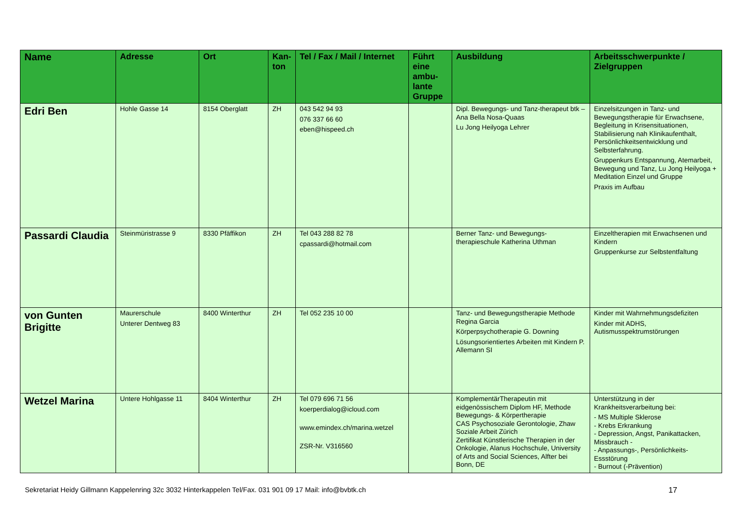| Name | Adresse | Ort | Kan- ton | Tel / Fax / Mail / Internet | Führt eine ambu-lante Gruppe | Ausbildung | Arbeitsschwerpunkte / Zielgruppen |
| --- | --- | --- | --- | --- | --- | --- | --- |
| Edri Ben | Hohle Gasse 14 | 8154 Oberglatt | ZH | 043 542 94 93 076 337 66 60 eben@hispeed.ch | | Dipl. Bewegungs- und Tanz-therapeut btk – Ana Bella Nosa-Quaas Lu Jong Heilyoga Lehrer | Einzelsitzungen in Tanz- und Bewegungstherapie für Erwachsene, Begleitung in Krisensituationen, Stabilisierung nah Klinikaufenthalt, Persönlichkeitsentwicklung und Selbsterfahrung. Gruppenkurs Entspannung, Atemarbeit, Bewegung und Tanz, Lu Jong Heilyoga + Meditation Einzel und Gruppe Praxis im Aufbau |
| Passardi Claudia | Steinmüristrasse 9 | 8330 Pfäffikon | ZH | Tel 043 288 82 78 cpassardi@hotmail.com | | Berner Tanz- und Bewegungs-therapieschule Katherina Uthman | Einzeltherapien mit Erwachsenen und Kindern Gruppenkurse zur Selbstentfaltung |
| von Gunten Brigitte | Maurerschule Unterer Dentweg 83 | 8400 Winterthur | ZH | Tel 052 235 10 00 | | Tanz- und Bewegungstherapie Methode Regina Garcia Körperpsychotherapie G. Downing Lösungsorientiertes Arbeiten mit Kindern P. Allemann SI | Kinder mit Wahrnehmungsdefiziten Kinder mit ADHS, Autismusspektrumstörungen |
| Wetzel Marina | Untere Hohlgasse 11 | 8404 Winterthur | ZH | Tel 079 696 71 56 koerperdialog@icloud.com www.emindex.ch/marina.wetzel ZSR-Nr. V316560 | | KomplementärTherapeutin mit eidgenössischem Diplom HF, Methode Bewegungs- & Körpertherapie CAS Psychosoziale Gerontologie, Zhaw Soziale Arbeit Zürich Zertifikat Künstlerische Therapien in der Onkologie, Alanus Hochschule, University of Arts and Social Sciences, Alfter bei Bonn, DE | Unterstützung in der Krankheitsverarbeitung bei: - MS Multiple Sklerose - Krebs Erkrankung - Depression, Angst, Panikattacken, Missbrauch - - Anpassungs-, Persönlichkeits- Essstörung - Burnout (-Prävention) |
Sekretariat Heidy Gillmann Kappelenring 32c 3032 Hinterkappelen Tel/Fax. 031 901 09 17 Mail: info@bvbtk.ch 17